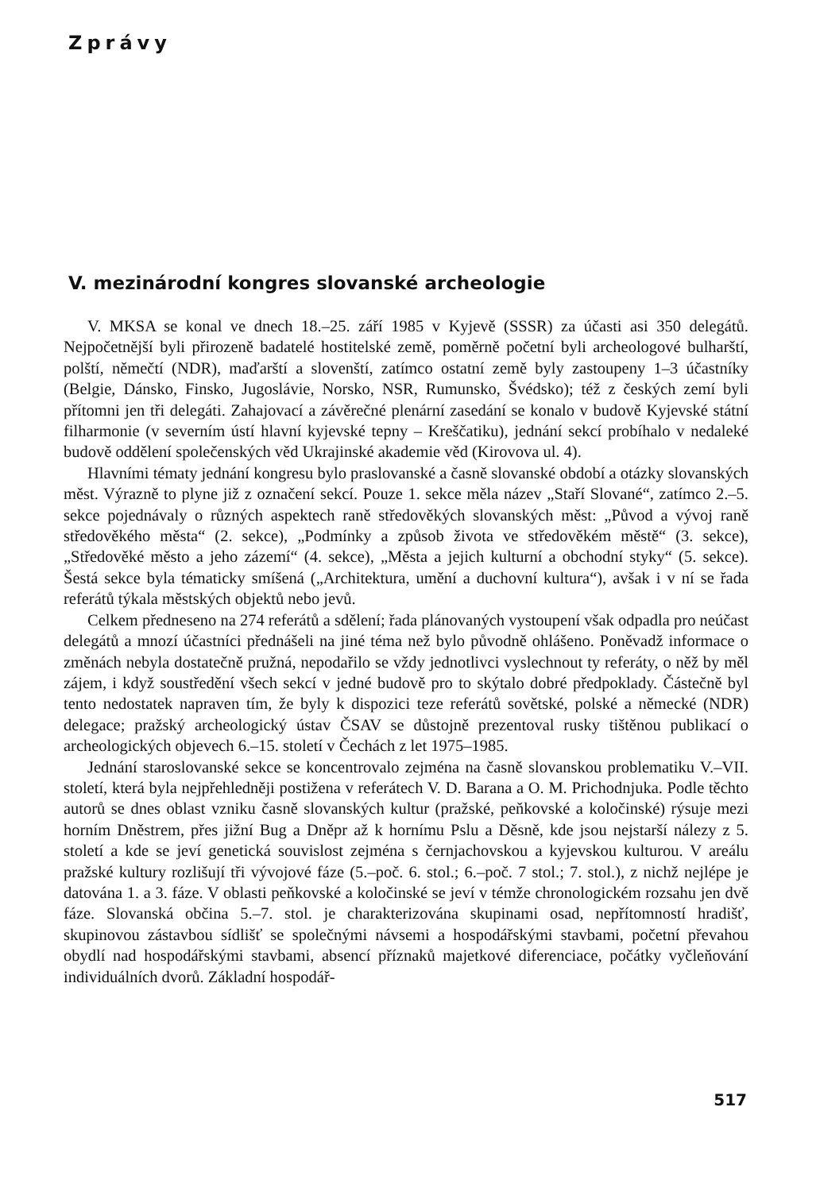Zprávy
V. mezinárodní kongres slovanské archeologie
V. MKSA se konal ve dnech 18.–25. září 1985 v Kyjevě (SSSR) za účasti asi 350 delegátů. Nejpočetnější byli přirozeně badatelé hostitelské země, poměrně početní byli archeologové bulharští, polští, němečtí (NDR), maďarští a slovenští, zatímco ostatní země byly zastoupeny 1–3 účastníky (Belgie, Dánsko, Finsko, Jugoslávie, Norsko, NSR, Rumunsko, Švédsko); též z českých zemí byli přítomni jen tři delegáti. Zahajovací a závěrečné plenární zasedání se konalo v budově Kyjevské státní filharmonie (v severním ústí hlavní kyjevské tepny – Kreščatiku), jednání sekcí probíhalo v nedaleké budově oddělení společenských věd Ukrajinské akademie věd (Kirovova ul. 4).
Hlavními tématy jednání kongresu bylo praslovanské a časně slovanské období a otázky slovanských měst. Výrazně to plyne již z označení sekcí. Pouze 1. sekce měla název „Staří Slované“, zatímco 2.–5. sekce pojednávaly o různých aspektech raně středověkých slovanských měst: „Původ a vývoj raně středověkého města“ (2. sekce), „Podmínky a způsob života ve středověkém městě“ (3. sekce), „Středověké město a jeho zázemí“ (4. sekce), „Města a jejich kulturní a obchodní styky“ (5. sekce). Šestá sekce byla tématicky smíšená („Architektura, umění a duchovní kultura“), avšak i v ní se řada referátů týkala městských objektů nebo jevů.
Celkem předneseno na 274 referátů a sdělení; řada plánovaných vystoupení však odpadla pro neúčast delegátů a mnozí účastníci přednášeli na jiné téma než bylo původně ohlášeno. Poněvadž informace o změnách nebyla dostatečně pružná, nepodařilo se vždy jednotlivci vyslechnout ty referáty, o něž by měl zájem, i když soustředění všech sekcí v jedné budově pro to skýtalo dobré předpoklady. Částečně byl tento nedostatek napraven tím, že byly k dispozici teze referátů sovětské, polské a německé (NDR) delegace; pražský archeologický ústav ČSAV se důstojně prezentoval rusky tištěnou publikací o archeologických objevech 6.–15. století v Čechách z let 1975–1985.
Jednání staroslovanské sekce se koncentrovalo zejména na časně slovanskou problematiku V.–VII. století, která byla nejpřehledněji postižena v referátech V. D. Barana a O. M. Prichodnjuka. Podle těchto autorů se dnes oblast vzniku časně slovanských kultur (pražské, peňkovské a koločinské) rýsuje mezi horním Dněstrem, přes jižní Bug a Dněpr až k hornímu Pslu a Děsně, kde jsou nejstarší nálezy z 5. století a kde se jeví genetická souvislost zejména s černjachovskou a kyjevskou kulturou. V areálu pražské kultury rozlišují tři vývojové fáze (5.–poč. 6. stol.; 6.–poč. 7 stol.; 7. stol.), z nichž nejlépe je datována 1. a 3. fáze. V oblasti peňkovské a koločinské se jeví v témže chronologickém rozsahu jen dvě fáze. Slovanská občina 5.–7. stol. je charakterizována skupinami osad, nepřítomností hradišť, skupinovou zástavbou sídlišť se společnými návsemi a hospodářskými stavbami, početní převahou obydlí nad hospodářskými stavbami, absencí příznaků majetkové diferenciace, počátky vyčleňování individuálních dvorů. Základní hospodář-
517